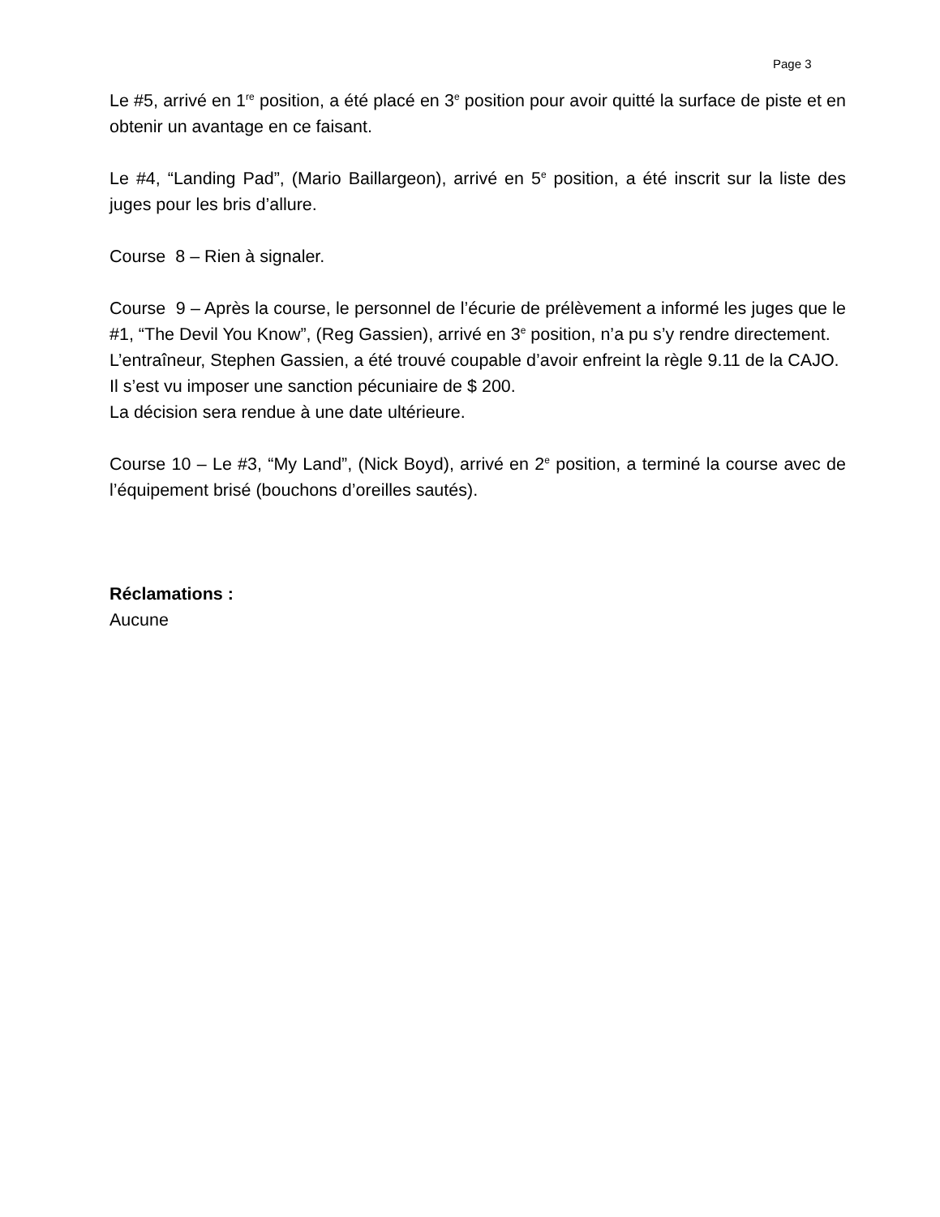Page 3
Le #5, arrivé en 1<sup>re</sup> position, a été placé en 3<sup>e</sup> position pour avoir quitté la surface de piste et en obtenir un avantage en ce faisant.
Le #4, “Landing Pad”, (Mario Baillargeon), arrivé en 5<sup>e</sup> position, a été inscrit sur la liste des juges pour les bris d’allure.
Course 8 – Rien à signaler.
Course 9 – Après la course, le personnel de l’écurie de prélèvement a informé les juges que le #1, “The Devil You Know”, (Reg Gassien), arrivé en 3<sup>e</sup> position, n’a pu s’y rendre directement.
L’entraîneur, Stephen Gassien, a été trouvé coupable d’avoir enfreint la règle 9.11 de la CAJO.
Il s’est vu imposer une sanction pécuniaire de $ 200.
La décision sera rendue à une date ultérieure.
Course 10 – Le #3, “My Land”, (Nick Boyd), arrivé en 2<sup>e</sup> position, a terminé la course avec de l’équipement brisé (bouchons d’oreilles sautés).
Réclamations :
Aucune